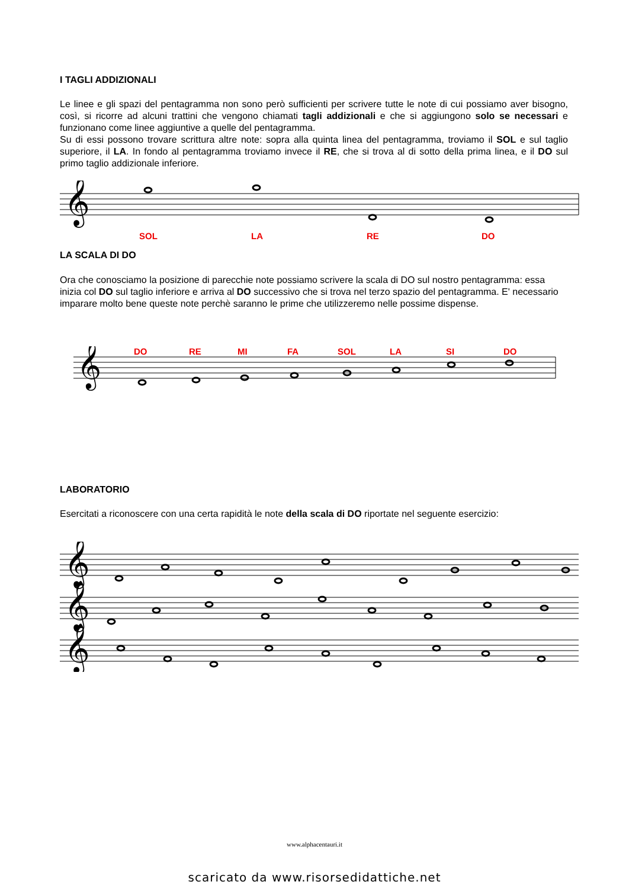I TAGLI ADDIZIONALI
Le linee e gli spazi del pentagramma non sono però sufficienti per scrivere tutte le note di cui possiamo aver bisogno, così, si ricorre ad alcuni trattini che vengono chiamati tagli addizionali e che si aggiungono solo se necessari e funzionano come linee aggiuntive a quelle del pentagramma.
Su di essi possono trovare scrittura altre note: sopra alla quinta linea del pentagramma, troviamo il SOL e sul taglio superiore, il LA. In fondo al pentagramma troviamo invece il RE, che si trova al di sotto della prima linea, e il DO sul primo taglio addizionale inferiore.
𝄞
SOL LA RE DO
LA SCALA DI DO
Ora che conosciamo la posizione di parecchie note possiamo scrivere la scala di DO sul nostro pentagramma: essa inizia col DO sul taglio inferiore e arriva al DO successivo che si trova nel terzo spazio del pentagramma. E' necessario imparare molto bene queste note perchè saranno le prime che utilizzeremo nelle possime dispense.
DO RE MI FA SOL LA SI DO
𝄞
LABORATORIO
Esercitati a riconoscere con una certa rapidità le note della scala di DO riportate nel seguente esercizio:
𝄞
𝄞
𝄞
www.alphacentauri.it
scaricato da www.risorsedidattiche.net